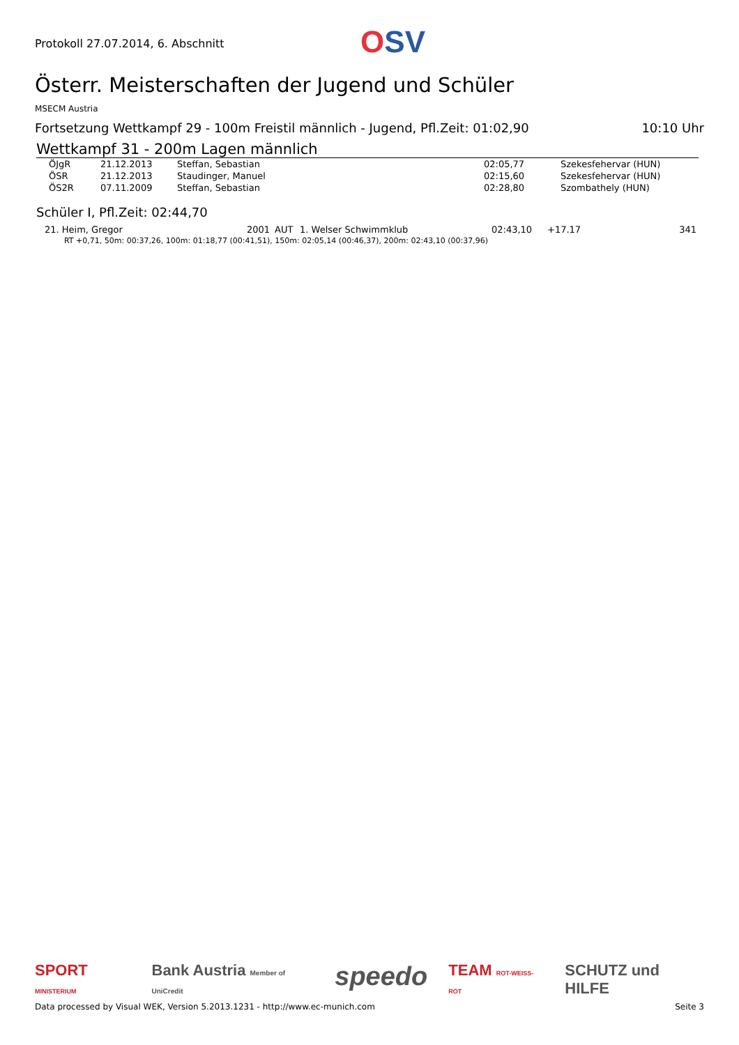Protokoll 27.07.2014, 6. Abschnitt
OSV
Österr. Meisterschaften der Jugend und Schüler
MSECM Austria
Fortsetzung Wettkampf 29 - 100m Freistil männlich - Jugend, Pfl.Zeit: 01:02,90 10:10 Uhr
Wettkampf 31 - 200m Lagen männlich
| ÖJgR | 21.12.2013 | Steffan, Sebastian | 02:05,77 | Szekesfehervar (HUN) |
| ÖSR | 21.12.2013 | Staudinger, Manuel | 02:15,60 | Szekesfehervar (HUN) |
| ÖS2R | 07.11.2009 | Steffan, Sebastian | 02:28,80 | Szombathely (HUN) |
Schüler I, Pfl.Zeit: 02:44,70
| 21. Heim, Gregor | 2001 | AUT | 1. Welser Schwimmklub | 02:43,10 | +17.17 | 341 |
| RT +0,71, 50m: 00:37,26, 100m: 01:18,77 (00:41,51), 150m: 02:05,14 (00:46,37), 200m: 02:43,10 (00:37,96) | | | | | | |
SPORT MINISTERIUM Bank Austria Member of UniCredit speedo TEAM ROT-WEISS-ROT SCHUTZ und HILFE
Data processed by Visual WEK, Version 5.2013.1231 - http://www.ec-munich.com Seite 3